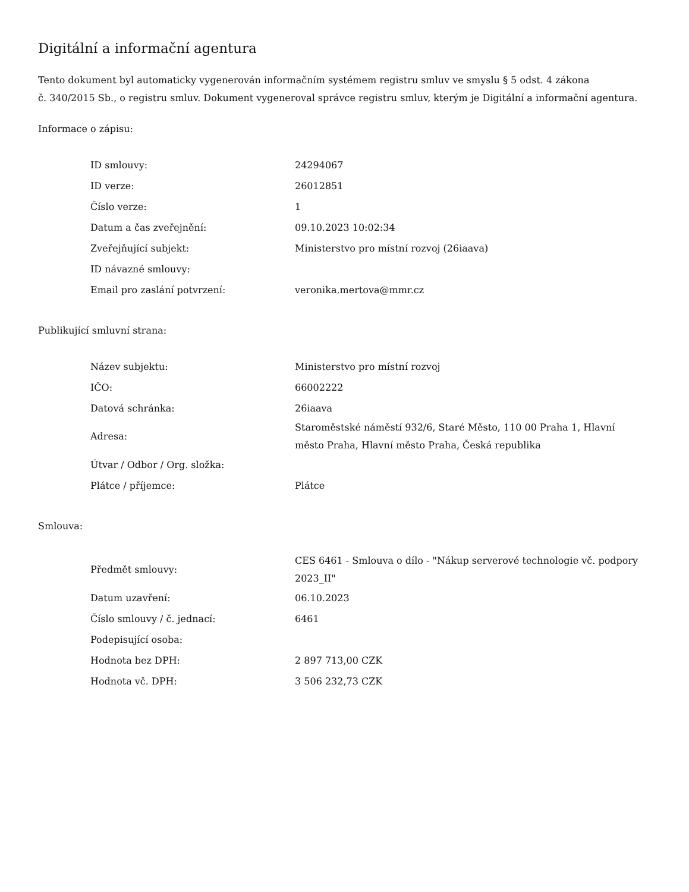Digitální a informační agentura
Tento dokument byl automaticky vygenerován informačním systémem registru smluv ve smyslu § 5 odst. 4 zákona
č. 340/2015 Sb., o registru smluv. Dokument vygeneroval správce registru smluv, kterým je Digitální a informační agentura.
Informace o zápisu:
| ID smlouvy: | 24294067 |
| ID verze: | 26012851 |
| Číslo verze: | 1 |
| Datum a čas zveřejnění: | 09.10.2023 10:02:34 |
| Zveřejňující subjekt: | Ministerstvo pro místní rozvoj (26iaava) |
| ID návazné smlouvy: | |
| Email pro zaslání potvrzení: | veronika.mertova@mmr.cz |
Publikující smluvní strana:
| Název subjektu: | Ministerstvo pro místní rozvoj |
| IČO: | 66002222 |
| Datová schránka: | 26iaava |
| Adresa: | Staroměstské náměstí 932/6, Staré Město, 110 00 Praha 1, Hlavní město Praha, Hlavní město Praha, Česká republika |
| Útvar / Odbor / Org. složka: | |
| Plátce / příjemce: | Plátce |
Smlouva:
| Předmět smlouvy: | CES 6461 - Smlouva o dílo - "Nákup serverové technologie vč. podpory 2023_II" |
| Datum uzavření: | 06.10.2023 |
| Číslo smlouvy / č. jednací: | 6461 |
| Podepisující osoba: | |
| Hodnota bez DPH: | 2 897 713,00 CZK |
| Hodnota vč. DPH: | 3 506 232,73 CZK |